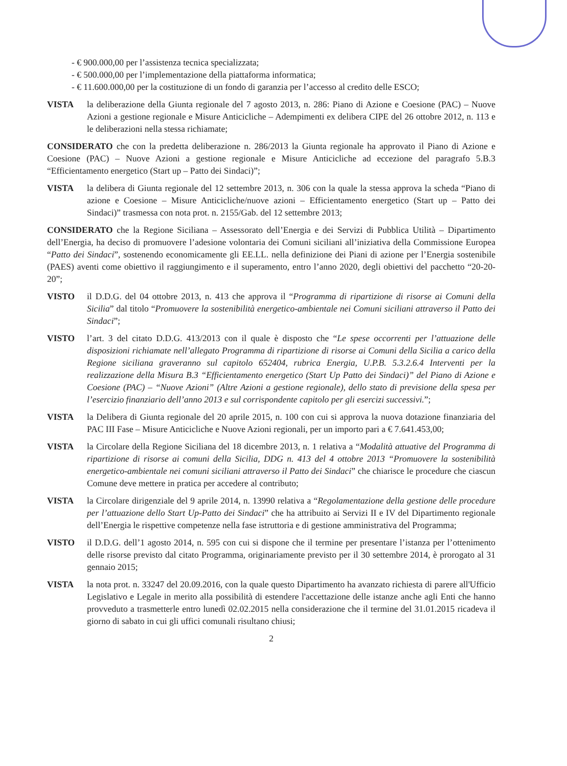- € 900.000,00 per l’assistenza tecnica specializzata;
- € 500.000,00 per l’implementazione della piattaforma informatica;
- € 11.600.000,00 per la costituzione di un fondo di garanzia per l’accesso al credito delle ESCO;
VISTA la deliberazione della Giunta regionale del 7 agosto 2013, n. 286: Piano di Azione e Coesione (PAC) – Nuove Azioni a gestione regionale e Misure Anticicliche – Adempimenti ex delibera CIPE del 26 ottobre 2012, n. 113 e le deliberazioni nella stessa richiamate;
CONSIDERATO che con la predetta deliberazione n. 286/2013 la Giunta regionale ha approvato il Piano di Azione e Coesione (PAC) – Nuove Azioni a gestione regionale e Misure Anticicliche ad eccezione del paragrafo 5.B.3 “Efficientamento energetico (Start up – Patto dei Sindaci)”;
VISTA la delibera di Giunta regionale del 12 settembre 2013, n. 306 con la quale la stessa approva la scheda “Piano di azione e Coesione – Misure Anticicliche/nuove azioni – Efficientamento energetico (Start up – Patto dei Sindaci)” trasmessa con nota prot. n. 2155/Gab. del 12 settembre 2013;
CONSIDERATO che la Regione Siciliana – Assessorato dell’Energia e dei Servizi di Pubblica Utilità – Dipartimento dell’Energia, ha deciso di promuovere l’adesione volontaria dei Comuni siciliani all’iniziativa della Commissione Europea “Patto dei Sindaci”, sostenendo economicamente gli EE.LL. nella definizione dei Piani di azione per l’Energia sostenibile (PAES) aventi come obiettivo il raggiungimento e il superamento, entro l’anno 2020, degli obiettivi del pacchetto “20-20-20”;
VISTO il D.D.G. del 04 ottobre 2013, n. 413 che approva il “Programma di ripartizione di risorse ai Comuni della Sicilia” dal titolo “Promuovere la sostenibilità energetico-ambientale nei Comuni siciliani attraverso il Patto dei Sindaci”;
VISTO l’art. 3 del citato D.D.G. 413/2013 con il quale è disposto che “Le spese occorrenti per l’attuazione delle disposizioni richiamate nell’allegato Programma di ripartizione di risorse ai Comuni della Sicilia a carico della Regione siciliana graveranno sul capitolo 652404, rubrica Energia, U.P.B. 5.3.2.6.4 Interventi per la realizzazione della Misura B.3 “Efficientamento energetico (Start Up Patto dei Sindaci)” del Piano di Azione e Coesione (PAC) – “Nuove Azioni” (Altre Azioni a gestione regionale), dello stato di previsione della spesa per l’esercizio finanziario dell’anno 2013 e sul corrispondente capitolo per gli esercizi successivi.”;
VISTA la Delibera di Giunta regionale del 20 aprile 2015, n. 100 con cui si approva la nuova dotazione finanziaria del PAC III Fase – Misure Anticicliche e Nuove Azioni regionali, per un importo pari a € 7.641.453,00;
VISTA la Circolare della Regione Siciliana del 18 dicembre 2013, n. 1 relativa a “Modalità attuative del Programma di ripartizione di risorse ai comuni della Sicilia, DDG n. 413 del 4 ottobre 2013 “Promuovere la sostenibilità energetico-ambientale nei comuni siciliani attraverso il Patto dei Sindaci” che chiarisce le procedure che ciascun Comune deve mettere in pratica per accedere al contributo;
VISTA la Circolare dirigenziale del 9 aprile 2014, n. 13990 relativa a “Regolamentazione della gestione delle procedure per l’attuazione dello Start Up-Patto dei Sindaci” che ha attribuito ai Servizi II e IV del Dipartimento regionale dell’Energia le rispettive competenze nella fase istruttoria e di gestione amministrativa del Programma;
VISTO il D.D.G. dell’1 agosto 2014, n. 595 con cui si dispone che il termine per presentare l’istanza per l’ottenimento delle risorse previsto dal citato Programma, originariamente previsto per il 30 settembre 2014, è prorogato al 31 gennaio 2015;
VISTA la nota prot. n. 33247 del 20.09.2016, con la quale questo Dipartimento ha avanzato richiesta di parere all'Ufficio Legislativo e Legale in merito alla possibilità di estendere l'accettazione delle istanze anche agli Enti che hanno provveduto a trasmetterle entro lunedì 02.02.2015 nella considerazione che il termine del 31.01.2015 ricadeva il giorno di sabato in cui gli uffici comunali risultano chiusi;
2